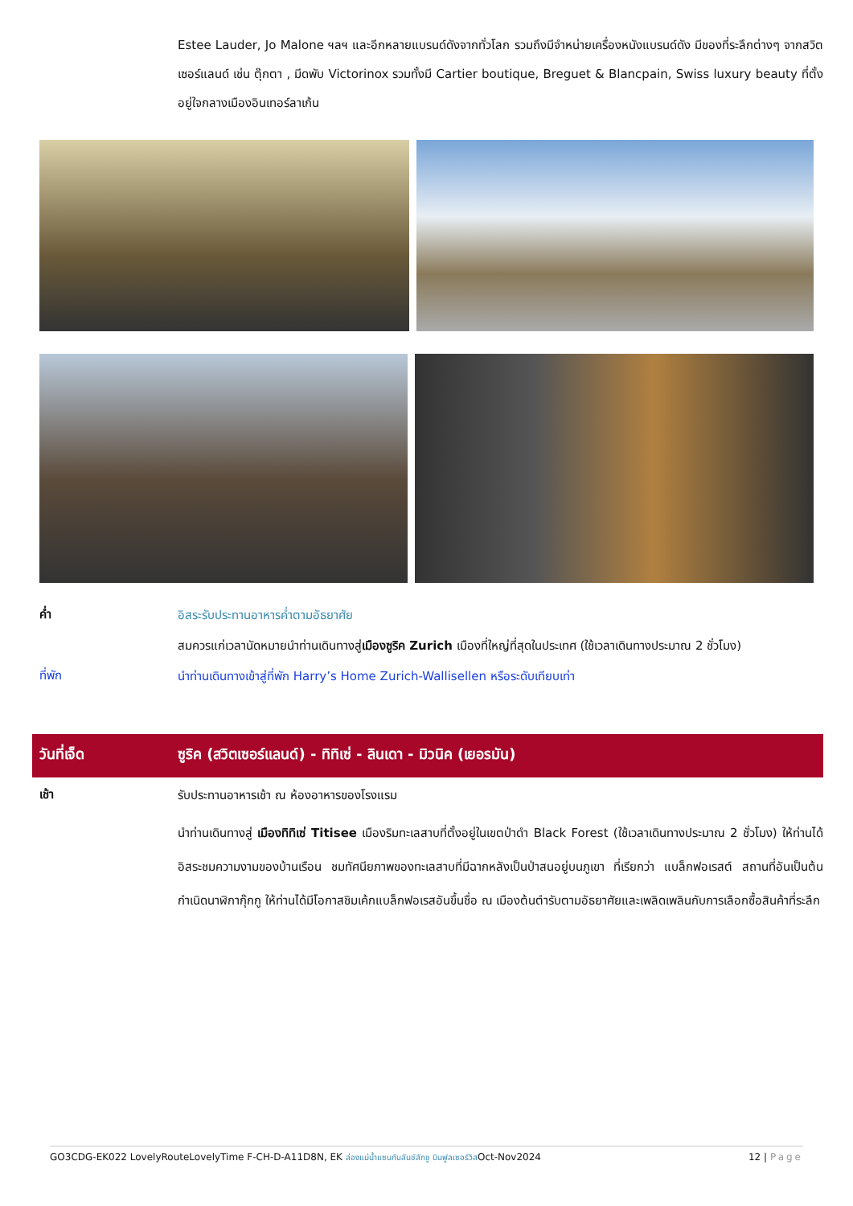Estee Lauder, Jo Malone ฯลฯ และอีกหลายแบรนด์ดังจากทั่วโลก รวมถึงมีจำหน่ายเครื่องหนังแบรนด์ดัง มีของที่ระลึกต่างๆ จากสวิตเซอร์แลนด์ เช่น ตุ๊กตา , มีดพับ Victorinox รวมทั้งมี Cartier boutique, Breguet & Blancpain, Swiss luxury beauty ที่ตั้งอยู่ใจกลางเมืองอินเทอร์ลาเก้น
ค่ำ
อิสระรับประทานอาหารค่ำตามอัธยาศัย
สมควรแก่เวลานัดหมายนำท่านเดินทางสู่เมืองซูริค Zurich เมืองที่ใหญ่ที่สุดในประเทศ (ใช้เวลาเดินทางประมาณ 2 ชั่วโมง)
ที่พัก
นำท่านเดินทางเข้าสู่ที่พัก Harry’s Home Zurich-Wallisellen หรือระดับเทียบเท่า
วันที่เจ็ด ซูริค (สวิตเซอร์แลนด์) - ทิทิเซ่ - ลินเดา - มิวนิค (เยอรมัน)
เช้า
รับประทานอาหารเช้า ณ ห้องอาหารของโรงแรม
นำท่านเดินทางสู่ เมืองทิทิเซ่ Titisee เมืองริมทะเลสาบที่ตั้งอยู่ในเขตป่าดำ Black Forest (ใช้เวลาเดินทางประมาณ 2 ชั่วโมง) ให้ท่านได้อิสระชมความงามของบ้านเรือน ชมทัศนียภาพของทะเลสาบที่มีฉากหลังเป็นป่าสนอยู่บนภูเขา ที่เรียกว่า แบล็กฟอเรสต์ สถานที่อันเป็นต้นกำเนิดนาฬิกากุ๊กกู ให้ท่านได้มีโอกาสชิมเค้กแบล็กฟอเรสอันขึ้นชื่อ ณ เมืองต้นตำรับตามอัธยาศัยและเพลิดเพลินกับการเลือกซื้อสินค้าที่ระลึก
GO3CDG-EK022 LovelyRouteLovelyTime F-CH-D-A11D8N, EK ล่องแม่น้ำแซนกับลันช์ลักชู บินฟูลเซอร์วิสOct-Nov2024 12 | Page